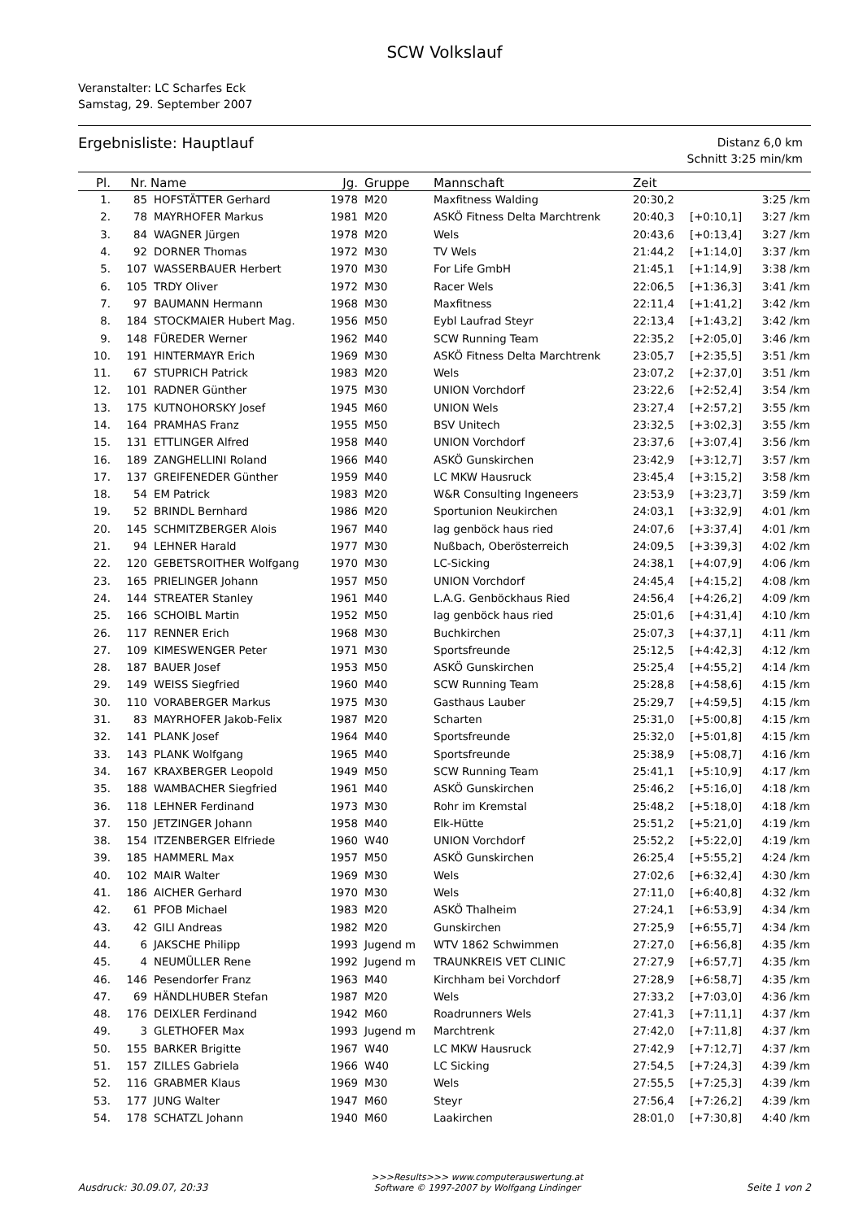SCW Volkslauf
Veranstalter: LC Scharfes Eck
Samstag, 29. September 2007
Ergebnisliste: Hauptlauf
Distanz 6,0 km
Schnitt 3:25 min/km
| Pl. | Nr. | Name | Jg. | Gruppe | Mannschaft | Zeit | | |
| --- | --- | --- | --- | --- | --- | --- | --- | --- |
| 1. | 85 | HOFSTÄTTER Gerhard | 1978 | M20 | Maxfitness Walding | 20:30,2 | | 3:25 /km |
| 2. | 78 | MAYRHOFER Markus | 1981 | M20 | ASKÖ Fitness Delta Marchtrenk | 20:40,3 | [+0:10,1] | 3:27 /km |
| 3. | 84 | WAGNER Jürgen | 1978 | M20 | Wels | 20:43,6 | [+0:13,4] | 3:27 /km |
| 4. | 92 | DORNER Thomas | 1972 | M30 | TV Wels | 21:44,2 | [+1:14,0] | 3:37 /km |
| 5. | 107 | WASSERBAUER Herbert | 1970 | M30 | For Life GmbH | 21:45,1 | [+1:14,9] | 3:38 /km |
| 6. | 105 | TRDY Oliver | 1972 | M30 | Racer Wels | 22:06,5 | [+1:36,3] | 3:41 /km |
| 7. | 97 | BAUMANN Hermann | 1968 | M30 | Maxfitness | 22:11,4 | [+1:41,2] | 3:42 /km |
| 8. | 184 | STOCKMAIER Hubert Mag. | 1956 | M50 | Eybl Laufrad Steyr | 22:13,4 | [+1:43,2] | 3:42 /km |
| 9. | 148 | FÜREDER Werner | 1962 | M40 | SCW Running Team | 22:35,2 | [+2:05,0] | 3:46 /km |
| 10. | 191 | HINTERMAYR Erich | 1969 | M30 | ASKÖ Fitness Delta Marchtrenk | 23:05,7 | [+2:35,5] | 3:51 /km |
| 11. | 67 | STUPRICH Patrick | 1983 | M20 | Wels | 23:07,2 | [+2:37,0] | 3:51 /km |
| 12. | 101 | RADNER Günther | 1975 | M30 | UNION Vorchdorf | 23:22,6 | [+2:52,4] | 3:54 /km |
| 13. | 175 | KUTNOHORSKY Josef | 1945 | M60 | UNION Wels | 23:27,4 | [+2:57,2] | 3:55 /km |
| 14. | 164 | PRAMHAS Franz | 1955 | M50 | BSV Unitech | 23:32,5 | [+3:02,3] | 3:55 /km |
| 15. | 131 | ETTLINGER Alfred | 1958 | M40 | UNION Vorchdorf | 23:37,6 | [+3:07,4] | 3:56 /km |
| 16. | 189 | ZANGHELLINI Roland | 1966 | M40 | ASKÖ Gunskirchen | 23:42,9 | [+3:12,7] | 3:57 /km |
| 17. | 137 | GREIFENEDER Günther | 1959 | M40 | LC MKW Hausruck | 23:45,4 | [+3:15,2] | 3:58 /km |
| 18. | 54 | EM Patrick | 1983 | M20 | W&R Consulting Ingeneers | 23:53,9 | [+3:23,7] | 3:59 /km |
| 19. | 52 | BRINDL Bernhard | 1986 | M20 | Sportunion Neukirchen | 24:03,1 | [+3:32,9] | 4:01 /km |
| 20. | 145 | SCHMITZBERGER Alois | 1967 | M40 | lag genböck haus ried | 24:07,6 | [+3:37,4] | 4:01 /km |
| 21. | 94 | LEHNER Harald | 1977 | M30 | Nußbach, Oberösterreich | 24:09,5 | [+3:39,3] | 4:02 /km |
| 22. | 120 | GEBETSROITHER Wolfgang | 1970 | M30 | LC-Sicking | 24:38,1 | [+4:07,9] | 4:06 /km |
| 23. | 165 | PRIELINGER Johann | 1957 | M50 | UNION Vorchdorf | 24:45,4 | [+4:15,2] | 4:08 /km |
| 24. | 144 | STREATER Stanley | 1961 | M40 | L.A.G. Genböckhaus Ried | 24:56,4 | [+4:26,2] | 4:09 /km |
| 25. | 166 | SCHOIBL Martin | 1952 | M50 | lag genböck haus ried | 25:01,6 | [+4:31,4] | 4:10 /km |
| 26. | 117 | RENNER Erich | 1968 | M30 | Buchkirchen | 25:07,3 | [+4:37,1] | 4:11 /km |
| 27. | 109 | KIMESWENGER Peter | 1971 | M30 | Sportsfreunde | 25:12,5 | [+4:42,3] | 4:12 /km |
| 28. | 187 | BAUER Josef | 1953 | M50 | ASKÖ Gunskirchen | 25:25,4 | [+4:55,2] | 4:14 /km |
| 29. | 149 | WEISS Siegfried | 1960 | M40 | SCW Running Team | 25:28,8 | [+4:58,6] | 4:15 /km |
| 30. | 110 | VORABERGER Markus | 1975 | M30 | Gasthaus Lauber | 25:29,7 | [+4:59,5] | 4:15 /km |
| 31. | 83 | MAYRHOFER Jakob-Felix | 1987 | M20 | Scharten | 25:31,0 | [+5:00,8] | 4:15 /km |
| 32. | 141 | PLANK Josef | 1964 | M40 | Sportsfreunde | 25:32,0 | [+5:01,8] | 4:15 /km |
| 33. | 143 | PLANK Wolfgang | 1965 | M40 | Sportsfreunde | 25:38,9 | [+5:08,7] | 4:16 /km |
| 34. | 167 | KRAXBERGER Leopold | 1949 | M50 | SCW Running Team | 25:41,1 | [+5:10,9] | 4:17 /km |
| 35. | 188 | WAMBACHER Siegfried | 1961 | M40 | ASKÖ Gunskirchen | 25:46,2 | [+5:16,0] | 4:18 /km |
| 36. | 118 | LEHNER Ferdinand | 1973 | M30 | Rohr im Kremstal | 25:48,2 | [+5:18,0] | 4:18 /km |
| 37. | 150 | JETZINGER Johann | 1958 | M40 | Elk-Hütte | 25:51,2 | [+5:21,0] | 4:19 /km |
| 38. | 154 | ITZENBERGER Elfriede | 1960 | W40 | UNION Vorchdorf | 25:52,2 | [+5:22,0] | 4:19 /km |
| 39. | 185 | HAMMERL Max | 1957 | M50 | ASKÖ Gunskirchen | 26:25,4 | [+5:55,2] | 4:24 /km |
| 40. | 102 | MAIR Walter | 1969 | M30 | Wels | 27:02,6 | [+6:32,4] | 4:30 /km |
| 41. | 186 | AICHER Gerhard | 1970 | M30 | Wels | 27:11,0 | [+6:40,8] | 4:32 /km |
| 42. | 61 | PFOB Michael | 1983 | M20 | ASKÖ Thalheim | 27:24,1 | [+6:53,9] | 4:34 /km |
| 43. | 42 | GILI Andreas | 1982 | M20 | Gunskirchen | 27:25,9 | [+6:55,7] | 4:34 /km |
| 44. | 6 | JAKSCHE Philipp | 1993 | Jugend m | WTV 1862 Schwimmen | 27:27,0 | [+6:56,8] | 4:35 /km |
| 45. | 4 | NEUMÜLLER Rene | 1992 | Jugend m | TRAUNKREIS VET CLINIC | 27:27,9 | [+6:57,7] | 4:35 /km |
| 46. | 146 | Pesendorfer Franz | 1963 | M40 | Kirchham bei Vorchdorf | 27:28,9 | [+6:58,7] | 4:35 /km |
| 47. | 69 | HÄNDLHUBER Stefan | 1987 | M20 | Wels | 27:33,2 | [+7:03,0] | 4:36 /km |
| 48. | 176 | DEIXLER Ferdinand | 1942 | M60 | Roadrunners Wels | 27:41,3 | [+7:11,1] | 4:37 /km |
| 49. | 3 | GLETHOFER Max | 1993 | Jugend m | Marchtrenk | 27:42,0 | [+7:11,8] | 4:37 /km |
| 50. | 155 | BARKER Brigitte | 1967 | W40 | LC MKW Hausruck | 27:42,9 | [+7:12,7] | 4:37 /km |
| 51. | 157 | ZILLES Gabriela | 1966 | W40 | LC Sicking | 27:54,5 | [+7:24,3] | 4:39 /km |
| 52. | 116 | GRABMER Klaus | 1969 | M30 | Wels | 27:55,5 | [+7:25,3] | 4:39 /km |
| 53. | 177 | JUNG Walter | 1947 | M60 | Steyr | 27:56,4 | [+7:26,2] | 4:39 /km |
| 54. | 178 | SCHATZL Johann | 1940 | M60 | Laakirchen | 28:01,0 | [+7:30,8] | 4:40 /km |
Ausdruck: 30.09.07, 20:33 >>>Results>>> www.computerauswertung.at
Software © 1997-2007 by Wolfgang Lindinger Seite 1 von 2